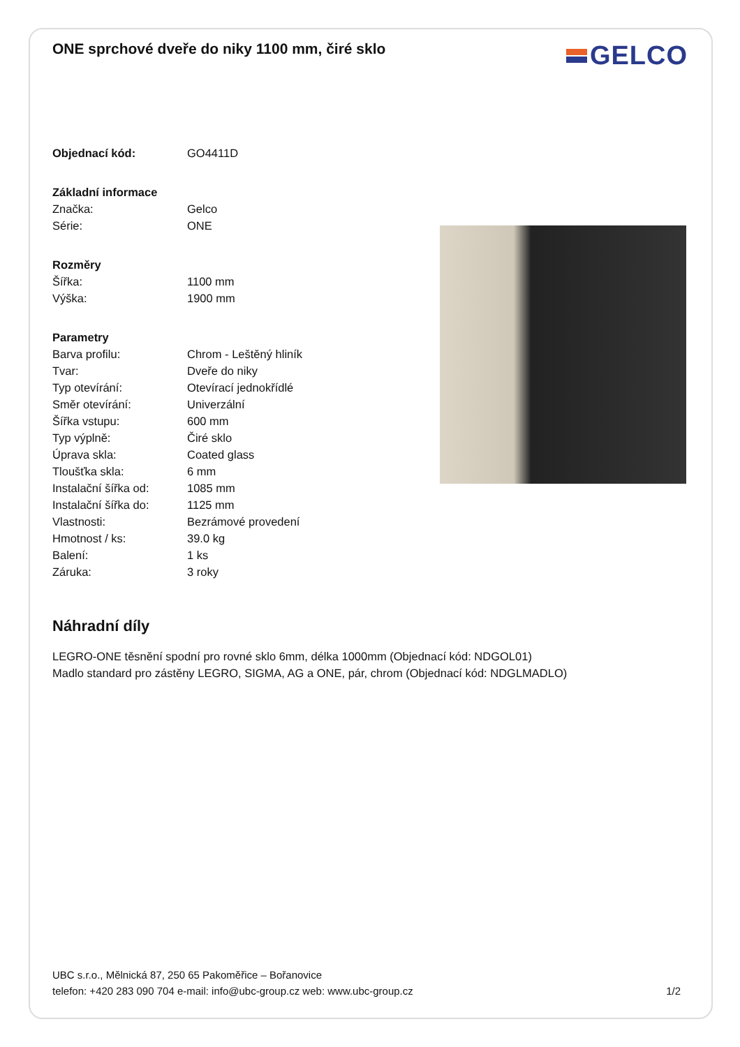ONE sprchové dveře do niky 1100 mm, čiré sklo
GELCO
| Objednací kód: | GO4411D |
| Základní informace | |
| Značka: | Gelco |
| Série: | ONE |
| Rozměry | |
| Šířka: | 1100 mm |
| Výška: | 1900 mm |
| Parametry | |
| Barva profilu: | Chrom - Leštěný hliník |
| Tvar: | Dveře do niky |
| Typ otevírání: | Otevírací jednokřídlé |
| Směr otevírání: | Univerzální |
| Šířka vstupu: | 600 mm |
| Typ výplně: | Čiré sklo |
| Úprava skla: | Coated glass |
| Tloušťka skla: | 6 mm |
| Instalační šířka od: | 1085 mm |
| Instalační šířka do: | 1125 mm |
| Vlastnosti: | Bezrámové provedení |
| Hmotnost / ks: | 39.0 kg |
| Balení: | 1 ks |
| Záruka: | 3 roky |
Náhradní díly
LEGRO-ONE těsnění spodní pro rovné sklo 6mm, délka 1000mm (Objednací kód: NDGOL01)
Madlo standard pro zástěny LEGRO, SIGMA, AG a ONE, pár, chrom (Objednací kód: NDGLMADLO)
UBC s.r.o., Mělnická 87, 250 65 Pakoměřice – Bořanovice
telefon: +420 283 090 704 e-mail: info@ubc-group.cz web: www.ubc-group.cz
1/2